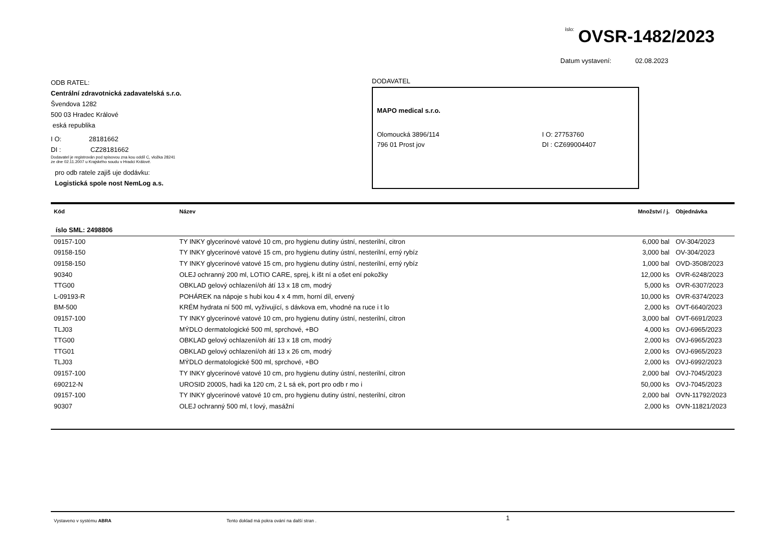íslo: OVSR-1482/2023
Datum vystavení: 02.08.2023
ODB RATEL:
Centrální zdravotnická zadavatelská s.r.o.
Švendova 1282
500 03 Hradec Králové
eská republika
I O: 28181662
DI : CZ28181662
Dodavatel je registrován pod spisovou zna kou oddíl C, vložka 28241
ze dne 02.11.2007 u Krajského soudu v Hradci Králové.
pro odb ratele zajiš uje dodávku:
Logistická spole nost NemLog a.s.
DODAVATEL
MAPO medical s.r.o.
Olomoucká 3896/114
796 01 Prost jov
I O: 27753760
DI : CZ699004407
| Kód | Název | Množství / j. | Objednávka |
| --- | --- | --- | --- |
| íslo SML: 2498806 | | | |
| 09157-100 | TY INKY glycerinové vatové 10 cm, pro hygienu dutiny ústní, nesterilní, citron | 6,000 bal | OV-304/2023 |
| 09158-150 | TY INKY glycerinové vatové 15 cm, pro hygienu dutiny ústní, nesterilní, erný rybíz | 3,000 bal | OV-304/2023 |
| 09158-150 | TY INKY glycerinové vatové 15 cm, pro hygienu dutiny ústní, nesterilní, erný rybíz | 1,000 bal | OVD-3508/2023 |
| 90340 | OLEJ ochranný 200 ml, LOTIO CARE, sprej, k išt ní a ošet ení pokožky | 12,000 ks | OVR-6248/2023 |
| TTG00 | OBKLAD gelový ochlazení/oh átí 13 x 18 cm, modrý | 5,000 ks | OVR-6307/2023 |
| L-09193-R | POHÁREK na nápoje s hubi kou 4 x 4 mm, horní díl, ervený | 10,000 ks | OVR-6374/2023 |
| BM-500 | KRÉM hydrata ní 500 ml, vyživující, s dávkova em, vhodné na ruce i t lo | 2,000 ks | OVT-6640/2023 |
| 09157-100 | TY INKY glycerinové vatové 10 cm, pro hygienu dutiny ústní, nesterilní, citron | 3,000 bal | OVT-6691/2023 |
| TLJ03 | MÝDLO dermatologické 500 ml, sprchové, +BO | 4,000 ks | OVJ-6965/2023 |
| TTG00 | OBKLAD gelový ochlazení/oh átí 13 x 18 cm, modrý | 2,000 ks | OVJ-6965/2023 |
| TTG01 | OBKLAD gelový ochlazení/oh átí 13 x 26 cm, modrý | 2,000 ks | OVJ-6965/2023 |
| TLJ03 | MÝDLO dermatologické 500 ml, sprchové, +BO | 2,000 ks | OVJ-6992/2023 |
| 09157-100 | TY INKY glycerinové vatové 10 cm, pro hygienu dutiny ústní, nesterilní, citron | 2,000 bal | OVJ-7045/2023 |
| 690212-N | UROSID 2000S, hadi ka 120 cm, 2 L sá ek, port pro odb r mo i | 50,000 ks | OVJ-7045/2023 |
| 09157-100 | TY INKY glycerinové vatové 10 cm, pro hygienu dutiny ústní, nesterilní, citron | 2,000 bal | OVN-11792/2023 |
| 90307 | OLEJ ochranný 500 ml, t lový, masážní | 2,000 ks | OVN-11821/2023 |
Vystaveno v systému ABRA Tento doklad má pokra ování na další stran . 1